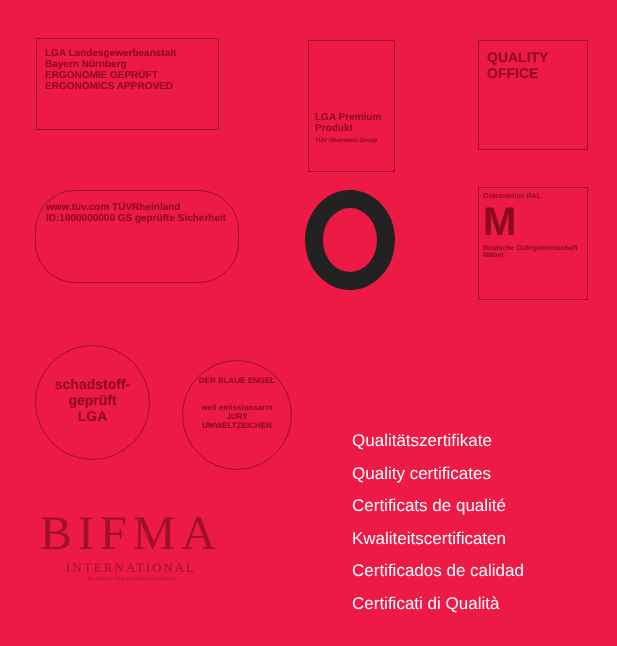LGA Landesgewerbeanstalt Bayern Nürnberg
ERGONOMIE GEPRÜFT
ERGONOMICS APPROVED
LGA Premium Produkt
TÜV Rheinland Group
QUALITY OFFICE
www.tuv.com TÜVRheinland ID:1000000000 GS geprüfte Sicherheit
Gütezeichen RAL
M
Deutsche Gütegemeinschaft Möbel
schadstoff-geprüft
LGA
DER BLAUE ENGEL
weil emissionsarm
JURY UMWELTZEICHEN
BIFMA
INTERNATIONAL
The Industry Voice for Workplace Solutions
Qualitätszertifikate
Quality certificates
Certificats de qualité
Kwaliteitscertificaten
Certificados de calidad
Certificati di Qualità